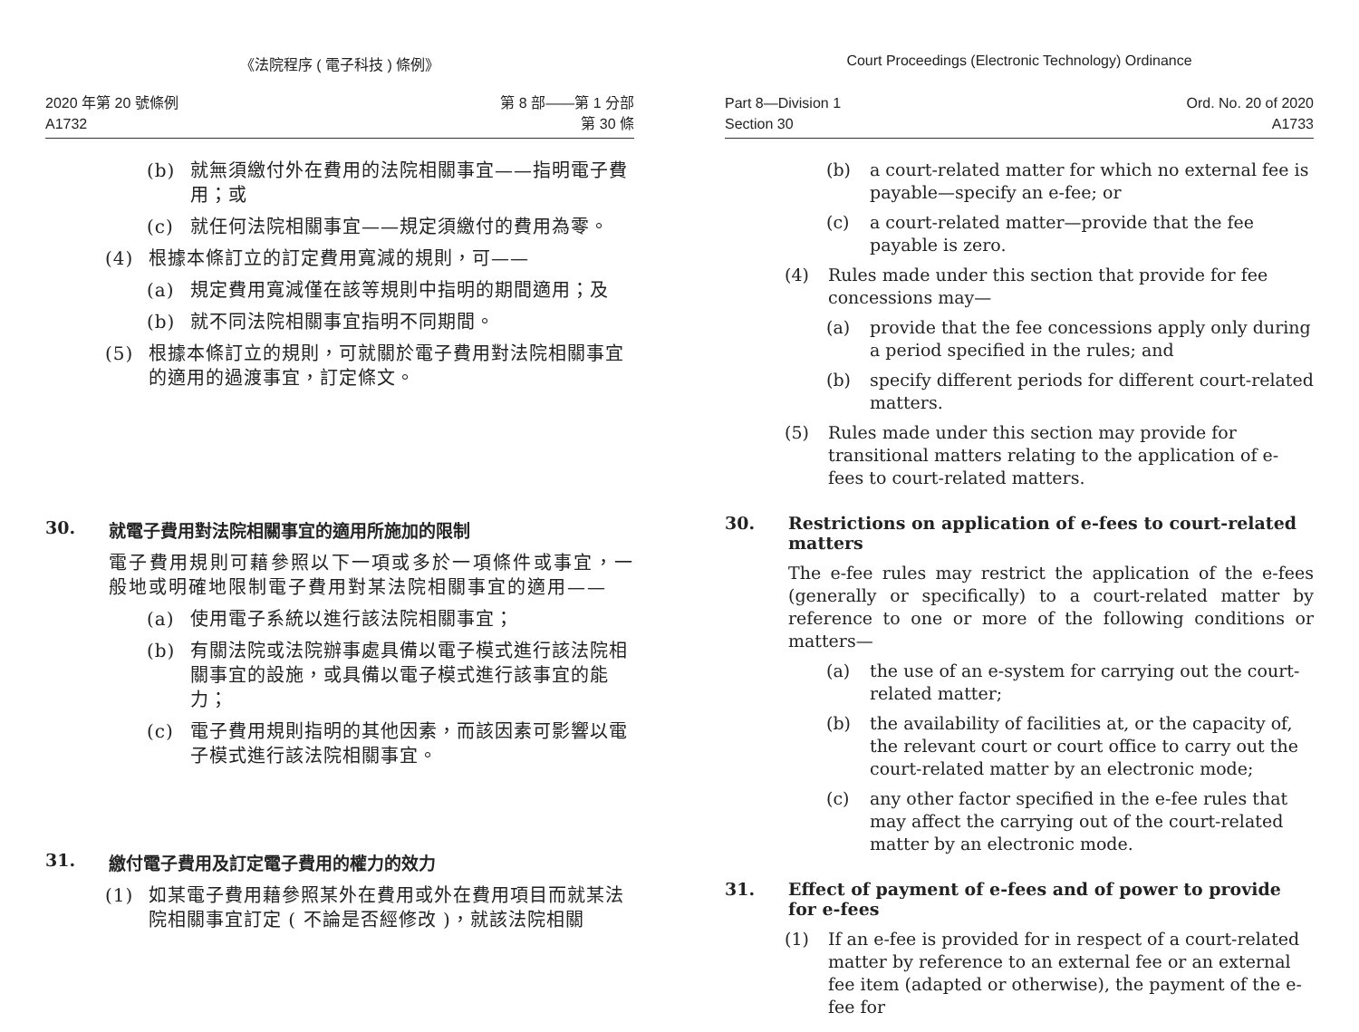《法院程序 ( 電子科技 ) 條例》
2020 年第 20 號條例
A1732
第 8 部——第 1 分部
第 30 條
(b) 就無須繳付外在費用的法院相關事宜——指明電子費用；或
(c) 就任何法院相關事宜——規定須繳付的費用為零。
(4) 根據本條訂立的訂定費用寬減的規則，可——
(a) 規定費用寬減僅在該等規則中指明的期間適用；及
(b) 就不同法院相關事宜指明不同期間。
(5) 根據本條訂立的規則，可就關於電子費用對法院相關事宜的適用的過渡事宜，訂定條文。
30. 就電子費用對法院相關事宜的適用所施加的限制
電子費用規則可藉參照以下一項或多於一項條件或事宜，一般地或明確地限制電子費用對某法院相關事宜的適用——
(a) 使用電子系統以進行該法院相關事宜；
(b) 有關法院或法院辦事處具備以電子模式進行該法院相關事宜的設施，或具備以電子模式進行該事宜的能力；
(c) 電子費用規則指明的其他因素，而該因素可影響以電子模式進行該法院相關事宜。
31. 繳付電子費用及訂定電子費用的權力的效力
(1) 如某電子費用藉參照某外在費用或外在費用項目而就某法院相關事宜訂定 ( 不論是否經修改 )，就該法院相關
Court Proceedings (Electronic Technology) Ordinance
Part 8—Division 1
Section 30
Ord. No. 20 of 2020
A1733
(b) a court-related matter for which no external fee is payable—specify an e-fee; or
(c) a court-related matter—provide that the fee payable is zero.
(4) Rules made under this section that provide for fee concessions may—
(a) provide that the fee concessions apply only during a period specified in the rules; and
(b) specify different periods for different court-related matters.
(5) Rules made under this section may provide for transitional matters relating to the application of e-fees to court-related matters.
30. Restrictions on application of e-fees to court-related matters
The e-fee rules may restrict the application of the e-fees (generally or specifically) to a court-related matter by reference to one or more of the following conditions or matters—
(a) the use of an e-system for carrying out the court-related matter;
(b) the availability of facilities at, or the capacity of, the relevant court or court office to carry out the court-related matter by an electronic mode;
(c) any other factor specified in the e-fee rules that may affect the carrying out of the court-related matter by an electronic mode.
31. Effect of payment of e-fees and of power to provide for e-fees
(1) If an e-fee is provided for in respect of a court-related matter by reference to an external fee or an external fee item (adapted or otherwise), the payment of the e-fee for